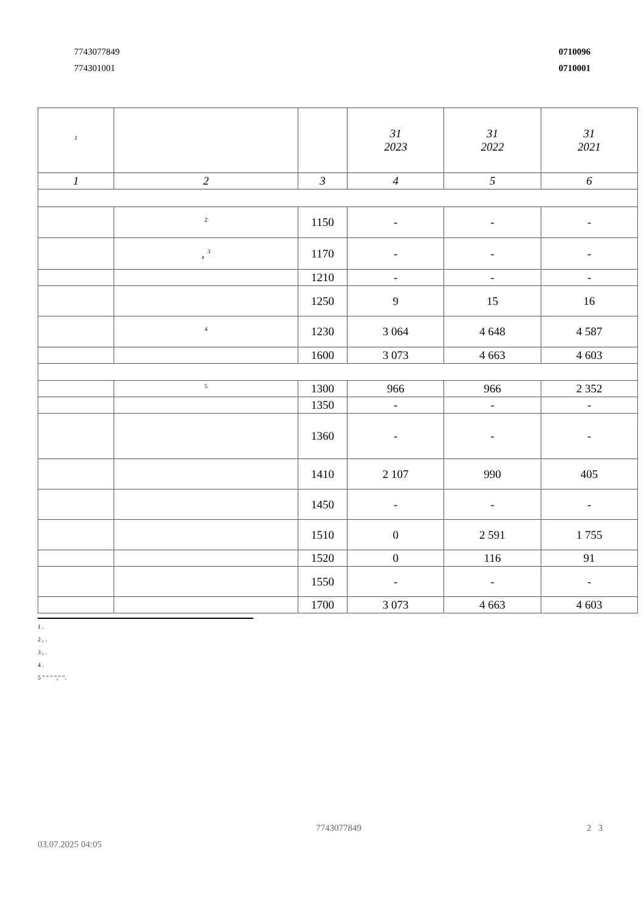0710096
0710001
7743077849
774301001
| <sup>1</sup> | | | 31 2023 | 31 2022 | 31 2021 |
| --- | --- | --- | --- | --- | --- |
| 1 | 2 | 3 | 4 | 5 | 6 |
| | <sup>2</sup> | 1150 | - | - | - |
| | , <sup>3</sup> | 1170 | - | - | - |
| | | 1210 | - | - | - |
| | | 1250 | 9 | 15 | 16 |
| | <sup>4</sup> | 1230 | 3 064 | 4 648 | 4 587 |
| | | 1600 | 3 073 | 4 663 | 4 603 |
| | <sup>5</sup> | 1300 | 966 | 966 | 2 352 |
| | | 1350 | - | - | - |
| | | 1360 | - | - | - |
| | | 1410 | 2 107 | 990 | 405 |
| | | 1450 | - | - | - |
| | | 1510 | 0 | 2 591 | 1 755 |
| | | 1520 | 0 | 116 | 91 |
| | | 1550 | - | - | - |
| | | 1700 | 3 073 | 4 663 | 4 603 |
1 .
2 , .
3 , .
4 .
5 " " " "," ".
7743077849 2 3
03.07.2025 04:05